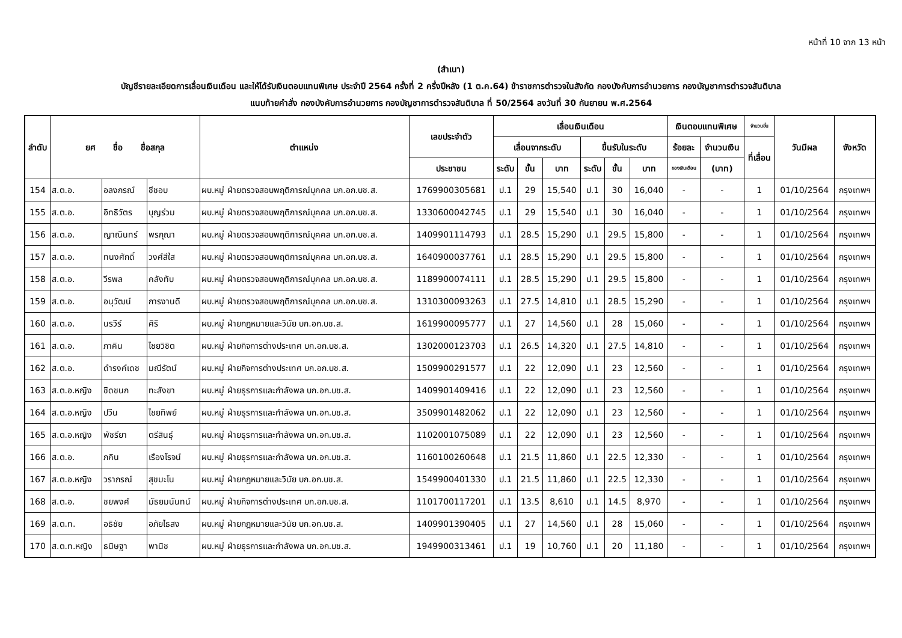หน้าที่ 10 จาก 13 หน้า
(สำเนา)
บัญชีรายละเอียดการเลื่อนเงินเดือน และให้ได้รับเงินตอบแทนพิเศษ ประจำปี 2564 ครั้งที่ 2 ครึ่งปีหลัง (1 ต.ค.64) ข้าราชการตำรวจในสังกัด กองบังคับการอำนวยการ กองบัญชาการตำรวจสันติบาล
แนบท้ายคำสั่ง กองบังคับการอำนวยการ กองบัญชาการตำรวจสันติบาล ที่ 50/2564 ลงวันที่ 30 กันยายน พ.ศ.2564
| ลำดับ | ยศ ชื่อ ชื่อสกุล | | | ตำแหน่ง | เลขประจำตัว | เลื่อนเงินเดือน | | | | | | เงินตอบแทนพิเศษ | | จำนวนขั้น | วันมีผล | จังหวัด |
| --- | --- | --- | --- | --- | --- | --- | --- | --- | --- | --- | --- | --- | --- | --- | --- | --- |
| | | | | | | เลื่อนจากระดับ | | | ขึ้นรับในระดับ | | | ร้อยละ | จำนวนเงิน | ที่เลื่อน | | |
| | | | | | ประชาชน | ระดับ | ขั้น | บาท | ระดับ | ขั้น | บาท | ของเงินเดือน | (บาท) | | | |
| 154 | ส.ต.อ. | อลงกรณ์ | ชีชอบ | ผบ.หมู่ ฝ่ายตรวจสอบพฤติการณ์บุคคล บก.อก.บช.ส. | 1769900305681 | ป.1 | 29 | 15,540 | ป.1 | 30 | 16,040 | - | - | 1 | 01/10/2564 | กรุงเทพฯ |
| 155 | ส.ต.อ. | อิทธิวัตร | บุญร่วม | ผบ.หมู่ ฝ่ายตรวจสอบพฤติการณ์บุคคล บก.อก.บช.ส. | 1330600042745 | ป.1 | 29 | 15,540 | ป.1 | 30 | 16,040 | - | - | 1 | 01/10/2564 | กรุงเทพฯ |
| 156 | ส.ต.อ. | ญาณินทร์ | พรกุณา | ผบ.หมู่ ฝ่ายตรวจสอบพฤติการณ์บุคคล บก.อก.บช.ส. | 1409901114793 | ป.1 | 28.5 | 15,290 | ป.1 | 29.5 | 15,800 | - | - | 1 | 01/10/2564 | กรุงเทพฯ |
| 157 | ส.ต.อ. | ทนงศักดิ์ | วงศ์สีใส | ผบ.หมู่ ฝ่ายตรวจสอบพฤติการณ์บุคคล บก.อก.บช.ส. | 1640900037761 | ป.1 | 28.5 | 15,290 | ป.1 | 29.5 | 15,800 | - | - | 1 | 01/10/2564 | กรุงเทพฯ |
| 158 | ส.ต.อ. | วีรพล | คลังทับ | ผบ.หมู่ ฝ่ายตรวจสอบพฤติการณ์บุคคล บก.อก.บช.ส. | 1189900074111 | ป.1 | 28.5 | 15,290 | ป.1 | 29.5 | 15,800 | - | - | 1 | 01/10/2564 | กรุงเทพฯ |
| 159 | ส.ต.อ. | อนุวัฒน์ | การงานดี | ผบ.หมู่ ฝ่ายตรวจสอบพฤติการณ์บุคคล บก.อก.บช.ส. | 1310300093263 | ป.1 | 27.5 | 14,810 | ป.1 | 28.5 | 15,290 | - | - | 1 | 01/10/2564 | กรุงเทพฯ |
| 160 | ส.ต.อ. | นรวีร์ | ศิริ | ผบ.หมู่ ฝ่ายกฎหมายและวินัย บก.อก.บช.ส. | 1619900095777 | ป.1 | 27 | 14,560 | ป.1 | 28 | 15,060 | - | - | 1 | 01/10/2564 | กรุงเทพฯ |
| 161 | ส.ต.อ. | ภาคิน | ไชยวิชิต | ผบ.หมู่ ฝ่ายกิจการต่างประเทศ บก.อก.บช.ส. | 1302000123703 | ป.1 | 26.5 | 14,320 | ป.1 | 27.5 | 14,810 | - | - | 1 | 01/10/2564 | กรุงเทพฯ |
| 162 | ส.ต.อ. | ดำรงค์เดช | มณีรัตน์ | ผบ.หมู่ ฝ่ายกิจการต่างประเทศ บก.อก.บช.ส. | 1509900291577 | ป.1 | 22 | 12,090 | ป.1 | 23 | 12,560 | - | - | 1 | 01/10/2564 | กรุงเทพฯ |
| 163 | ส.ต.อ.หญิง | ชิดชนก | ทะสังขา | ผบ.หมู่ ฝ่ายธุรการและกำลังพล บก.อก.บช.ส. | 1409901409416 | ป.1 | 22 | 12,090 | ป.1 | 23 | 12,560 | - | - | 1 | 01/10/2564 | กรุงเทพฯ |
| 164 | ส.ต.อ.หญิง | ปวีน | ไชยทิพย์ | ผบ.หมู่ ฝ่ายธุรการและกำลังพล บก.อก.บช.ส. | 3509901482062 | ป.1 | 22 | 12,090 | ป.1 | 23 | 12,560 | - | - | 1 | 01/10/2564 | กรุงเทพฯ |
| 165 | ส.ต.อ.หญิง | พัชรียา | ตรีสินธุ์ | ผบ.หมู่ ฝ่ายธุรการและกำลังพล บก.อก.บช.ส. | 1102001075089 | ป.1 | 22 | 12,090 | ป.1 | 23 | 12,560 | - | - | 1 | 01/10/2564 | กรุงเทพฯ |
| 166 | ส.ต.อ. | ภคิน | เรืองโรจน์ | ผบ.หมู่ ฝ่ายธุรการและกำลังพล บก.อก.บช.ส. | 1160100260648 | ป.1 | 21.5 | 11,860 | ป.1 | 22.5 | 12,330 | - | - | 1 | 01/10/2564 | กรุงเทพฯ |
| 167 | ส.ต.อ.หญิง | วราภรณ์ | สุขมะโน | ผบ.หมู่ ฝ่ายกฎหมายและวินัย บก.อก.บช.ส. | 1549900401330 | ป.1 | 21.5 | 11,860 | ป.1 | 22.5 | 12,330 | - | - | 1 | 01/10/2564 | กรุงเทพฯ |
| 168 | ส.ต.อ. | ชยพงศ์ | มัธยมนันทน์ | ผบ.หมู่ ฝ่ายกิจการต่างประเทศ บก.อก.บช.ส. | 1101700117201 | ป.1 | 13.5 | 8,610 | ป.1 | 14.5 | 8,970 | - | - | 1 | 01/10/2564 | กรุงเทพฯ |
| 169 | ส.ต.ท. | อธิชัย | อภัยไธสง | ผบ.หมู่ ฝ่ายกฎหมายและวินัย บก.อก.บช.ส. | 1409901390405 | ป.1 | 27 | 14,560 | ป.1 | 28 | 15,060 | - | - | 1 | 01/10/2564 | กรุงเทพฯ |
| 170 | ส.ต.ท.หญิง | ธนิษฐา | พานิช | ผบ.หมู่ ฝ่ายธุรการและกำลังพล บก.อก.บช.ส. | 1949900313461 | ป.1 | 19 | 10,760 | ป.1 | 20 | 11,180 | - | - | 1 | 01/10/2564 | กรุงเทพฯ |